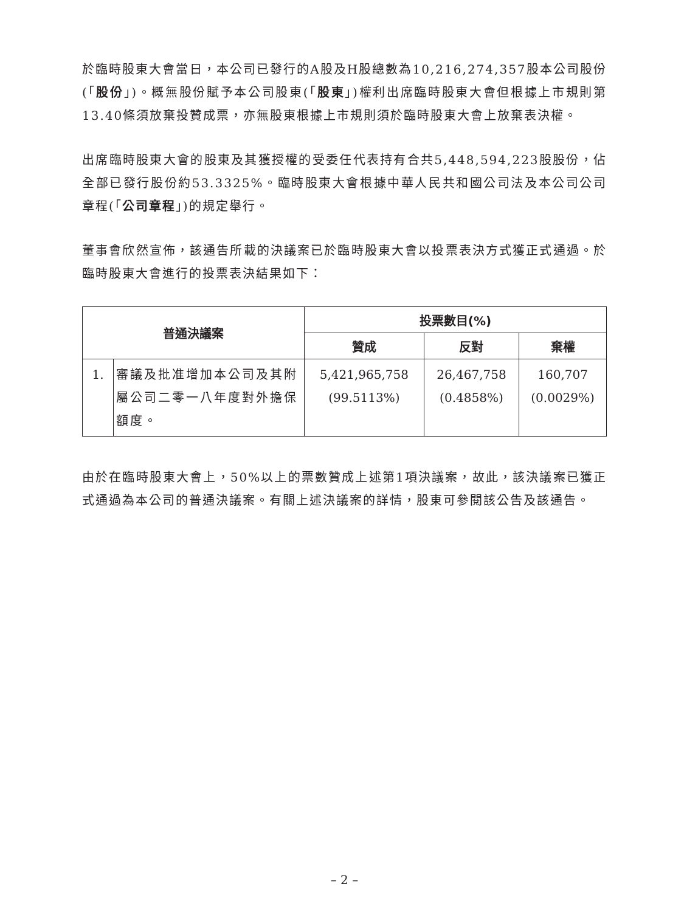於臨時股東大會當日，本公司已發行的A股及H股總數為10,216,274,357股本公司股份(「股份」)。概無股份賦予本公司股東(「股東」)權利出席臨時股東大會但根據上市規則第13.40條須放棄投贊成票，亦無股東根據上市規則須於臨時股東大會上放棄表決權。
出席臨時股東大會的股東及其獲授權的受委任代表持有合共5,448,594,223股股份，佔全部已發行股份約53.3325%。臨時股東大會根據中華人民共和國公司法及本公司公司章程(「公司章程」)的規定舉行。
董事會欣然宣佈，該通告所載的決議案已於臨時股東大會以投票表決方式獲正式通過。於臨時股東大會進行的投票表決結果如下：
| 普通決議案 | | 投票數目(%) | | |
| --- | --- | --- | --- | --- |
| | | 贊成 | 反對 | 棄權 |
| 1. | 審議及批准增加本公司及其附屬公司二零一八年度對外擔保額度。 | 5,421,965,758 (99.5113%) | 26,467,758 (0.4858%) | 160,707 (0.0029%) |
由於在臨時股東大會上，50%以上的票數贊成上述第1項決議案，故此，該決議案已獲正式通過為本公司的普通決議案。有關上述決議案的詳情，股東可參閱該公告及該通告。
– 2 –